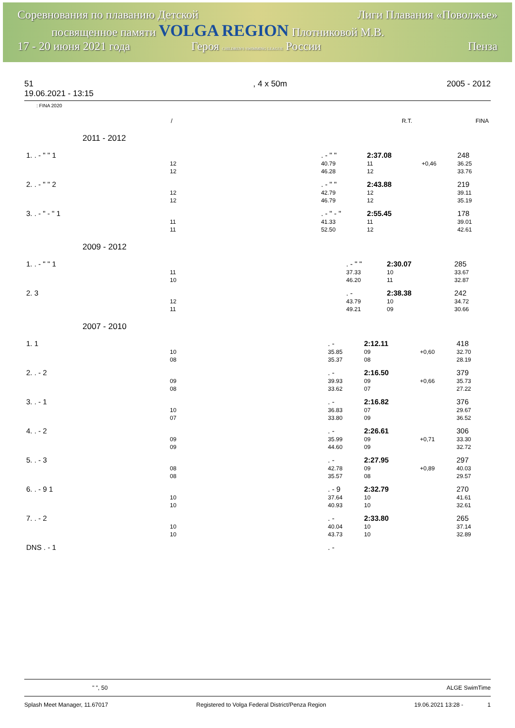Соревнования по плаванию Детской Лиги Плавания «Поволжье»
посвященное памяти VOLGA REGION Плотниковой М.В.
17 - 20 июня 2021 года Героя CHILDREN'S SWIMMING LEAGUE России Пенза
51
19.06.2021 - 13:15, 4 x 50m 2005 - 2012
: FINA 2020
| | / | R.T. | FINA |
2011 - 2012
| 1. . - " " 1 | . - " " | 2:37.08 | | 248 |
| 12 | 40.79 | 11 | +0,46 | 36.25 |
| 12 | 46.28 | 12 | | 33.76 |
| 2. . - " " 2 | . - " " | 2:43.88 | | 219 |
| 12 | 42.79 | 12 | | 39.11 |
| 12 | 46.79 | 12 | | 35.19 |
| 3. . - " - " 1 | . - " - " | 2:55.45 | | 178 |
| 11 | 41.33 | 11 | | 39.01 |
| 11 | 52.50 | 12 | | 42.61 |
2009 - 2012
| 1. . - " " 1 | . - " " | 2:30.07 | | 285 |
| 11 | 37.33 | 10 | | 33.67 |
| 10 | 46.20 | 11 | | 32.87 |
| 2. 3 | . - | 2:38.38 | | 242 |
| 12 | 43.79 | 10 | | 34.72 |
| 11 | 49.21 | 09 | | 30.66 |
2007 - 2010
| 1. 1 | . - | 2:12.11 | | 418 |
| 10 | 35.85 | 09 | +0,60 | 32.70 |
| 08 | 35.37 | 08 | | 28.19 |
| 2. . - 2 | . - | 2:16.50 | | 379 |
| 09 | 39.93 | 09 | +0,66 | 35.73 |
| 08 | 33.62 | 07 | | 27.22 |
| 3. . - 1 | . - | 2:16.82 | | 376 |
| 10 | 36.83 | 07 | | 29.67 |
| 07 | 33.80 | 09 | | 36.52 |
| 4. . - 2 | . - | 2:26.61 | | 306 |
| 09 | 35.99 | 09 | +0,71 | 33.30 |
| 09 | 44.60 | 09 | | 32.72 |
| 5. . - 3 | . - | 2:27.95 | | 297 |
| 08 | 42.78 | 09 | +0,89 | 40.03 |
| 08 | 35.57 | 08 | | 29.57 |
| 6. . - 9 1 | . - 9 | 2:32.79 | | 270 |
| 10 | 37.64 | 10 | | 41.61 |
| 10 | 40.93 | 10 | | 32.61 |
| 7. . - 2 | . - | 2:33.80 | | 265 |
| 10 | 40.04 | 10 | | 37.14 |
| 10 | 43.73 | 10 | | 32.89 |
| DNS . - 1 | . - | | | |
" ", 50 ALGE SwimTime
Splash Meet Manager, 11.67017 Registered to Volga Federal District/Penza Region 19.06.2021 13:28 - 1